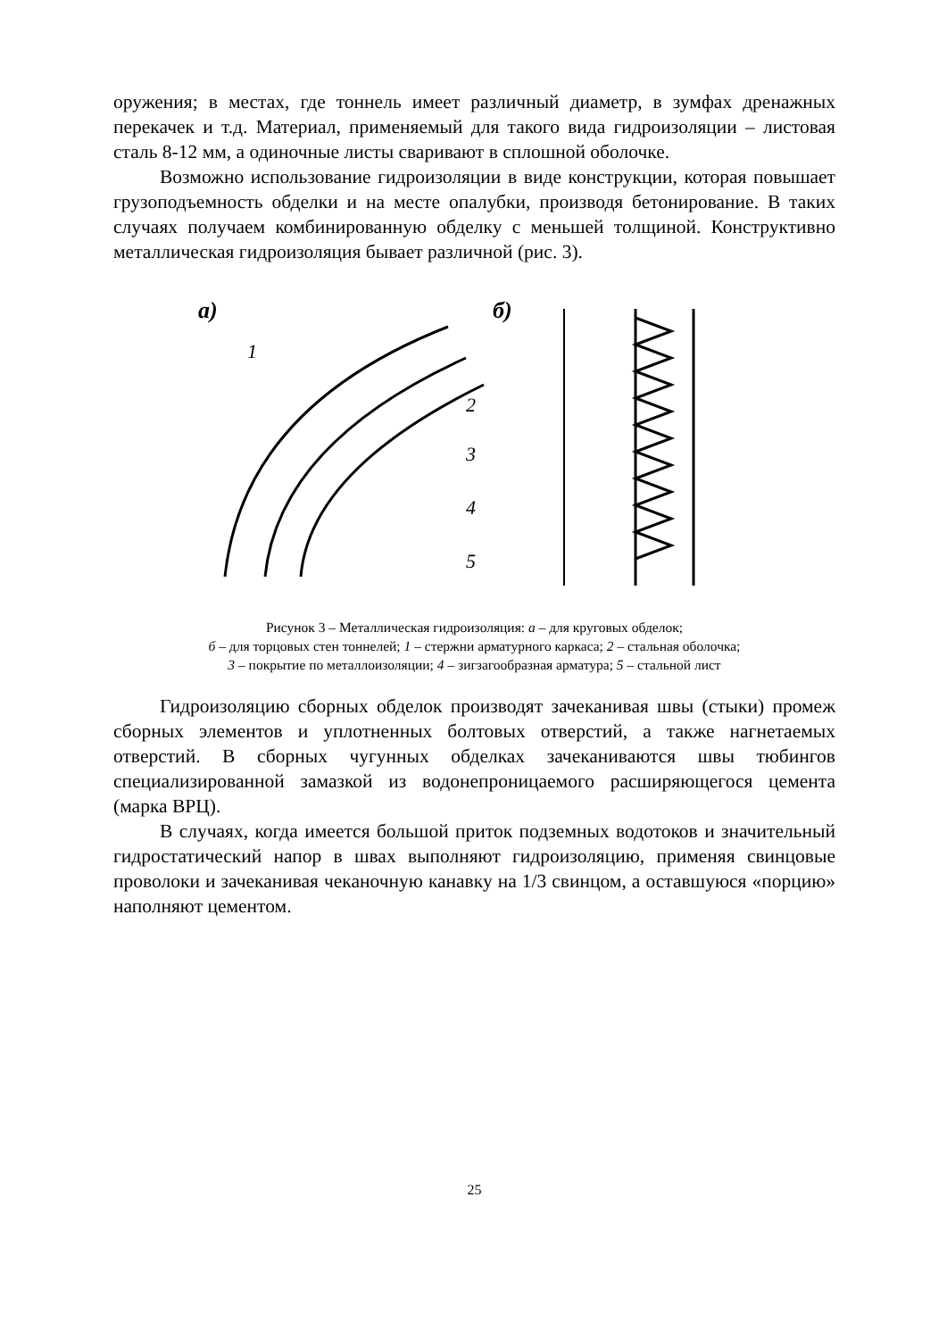оружения; в местах, где тоннель имеет различный диаметр, в зумфах дренажных перекачек и т.д. Материал, применяемый для такого вида гидроизоляции – листовая сталь 8-12 мм, а одиночные листы сваривают в сплошной оболочке.
Возможно использование гидроизоляции в виде конструкции, которая повышает грузоподъемность обделки и на месте опалубки, производя бетонирование. В таких случаях получаем комбинированную обделку с меньшей толщиной. Конструктивно металлическая гидроизоляция бывает различной (рис. 3).
а)
б)
1
2
3
4
5
Рисунок 3 – Металлическая гидроизоляция: а – для круговых обделок;
б – для торцовых стен тоннелей; 1 – стержни арматурного каркаса; 2 – стальная оболочка;
3 – покрытие по металлоизоляции; 4 – зигзагообразная арматура; 5 – стальной лист
Гидроизоляцию сборных обделок производят зачеканивая швы (стыки) промеж сборных элементов и уплотненных болтовых отверстий, а также нагнетаемых отверстий. В сборных чугунных обделках зачеканиваются швы тюбингов специализированной замазкой из водонепроницаемого расширяющегося цемента (марка ВРЦ).
В случаях, когда имеется большой приток подземных водотоков и значительный гидростатический напор в швах выполняют гидроизоляцию, применяя свинцовые проволоки и зачеканивая чеканочную канавку на 1/3 свинцом, а оставшуюся «порцию» наполняют цементом.
25